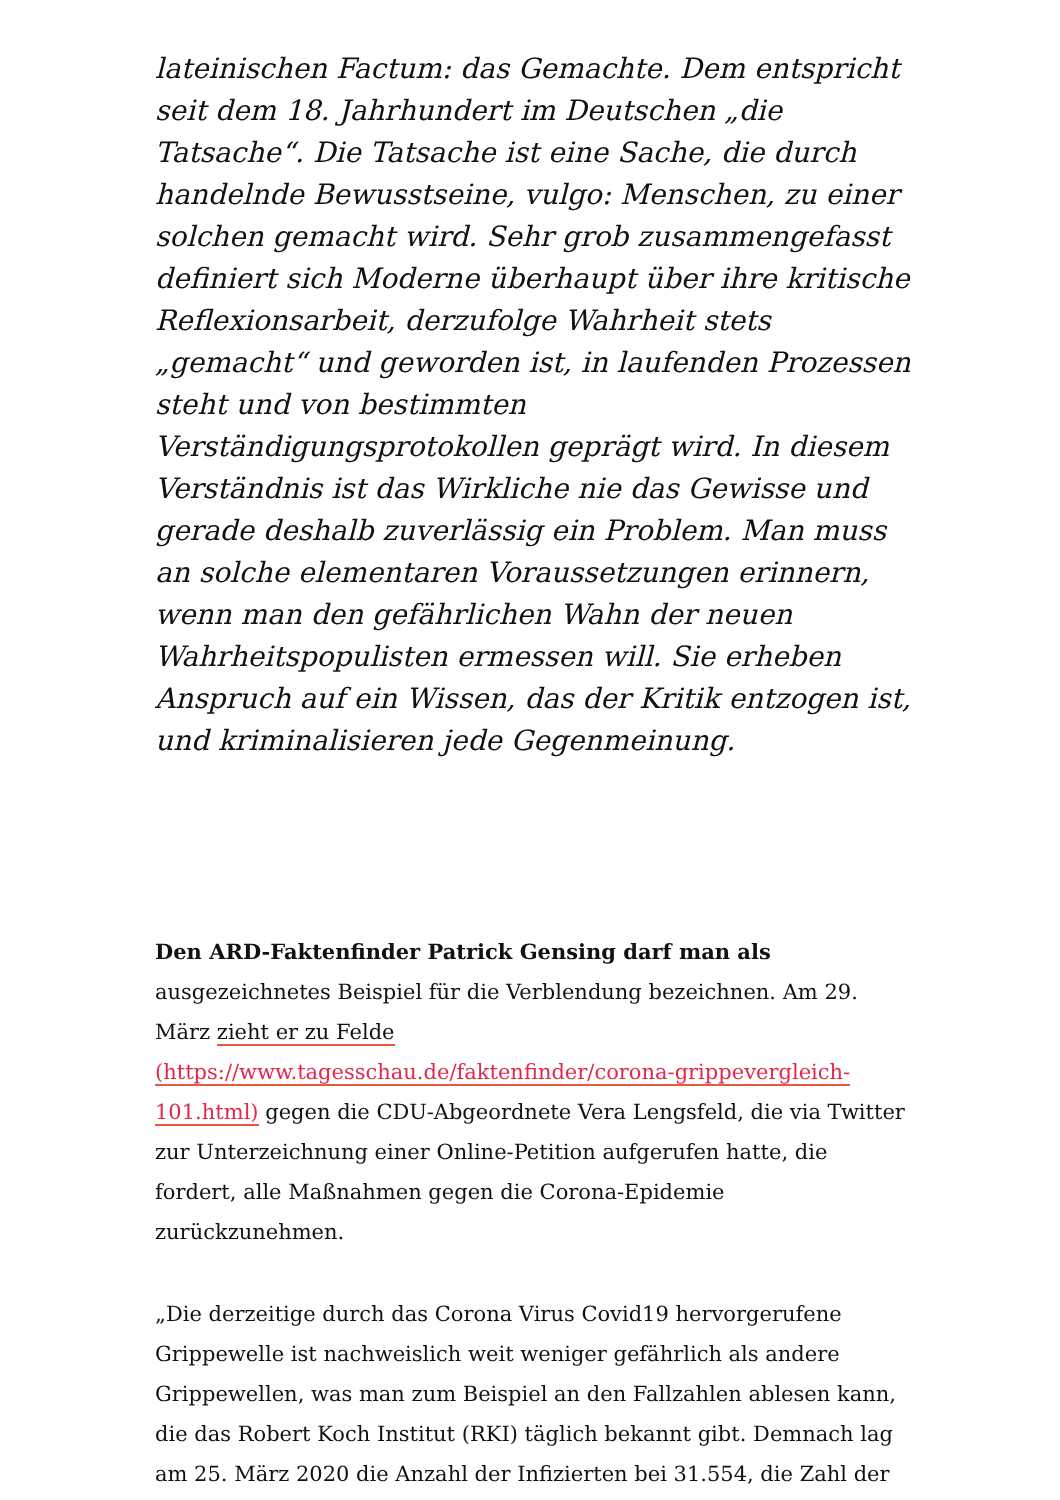lateinischen Factum: das Gemachte. Dem entspricht seit dem 18. Jahrhundert im Deutschen „die Tatsache“. Die Tatsache ist eine Sache, die durch handelnde Bewusstseine, vulgo: Menschen, zu einer solchen gemacht wird. Sehr grob zusammengefasst definiert sich Moderne überhaupt über ihre kritische Reflexionsarbeit, derzufolge Wahrheit stets „gemacht“ und geworden ist, in laufenden Prozessen steht und von bestimmten Verständigungsprotokollen geprägt wird. In diesem Verständnis ist das Wirkliche nie das Gewisse und gerade deshalb zuverlässig ein Problem. Man muss an solche elementaren Voraussetzungen erinnern, wenn man den gefährlichen Wahn der neuen Wahrheitspopulisten ermessen will. Sie erheben Anspruch auf ein Wissen, das der Kritik entzogen ist, und kriminalisieren jede Gegenmeinung.
Den ARD-Faktenfinder Patrick Gensing darf man als
ausgezeichnetes Beispiel für die Verblendung bezeichnen. Am 29. März zieht er zu Felde (https://www.tagesschau.de/faktenfinder/corona-grippevergleich-101.html) gegen die CDU-Abgeordnete Vera Lengsfeld, die via Twitter zur Unterzeichnung einer Online-Petition aufgerufen hatte, die fordert, alle Maßnahmen gegen die Corona-Epidemie zurückzunehmen.
„Die derzeitige durch das Corona Virus Covid19 hervorgerufene Grippewelle ist nachweislich weit weniger gefährlich als andere Grippewellen, was man zum Beispiel an den Fallzahlen ablesen kann, die das Robert Koch Institut (RKI) täglich bekannt gibt. Demnach lag am 25. März 2020 die Anzahl der Infizierten bei 31.554, die Zahl der